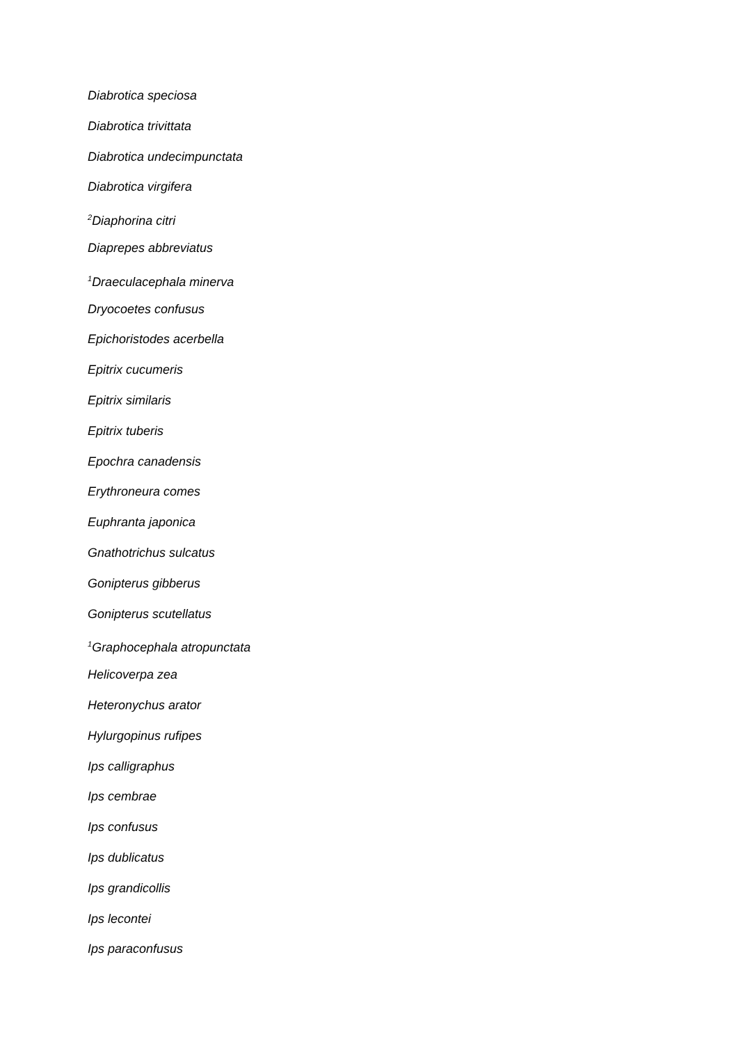Diabrotica speciosa
Diabrotica trivittata
Diabrotica undecimpunctata
Diabrotica virgifera
<sup>2</sup> Diaphorina citri
Diaprepes abbreviatus
<sup>1</sup> Draeculacephala minerva
Dryocoetes confusus
Epichoristodes acerbella
Epitrix cucumeris
Epitrix similaris
Epitrix tuberis
Epochra canadensis
Erythroneura comes
Euphranta japonica
Gnathotrichus sulcatus
Gonipterus gibberus
Gonipterus scutellatus
<sup>1</sup> Graphocephala atropunctata
Helicoverpa zea
Heteronychus arator
Hylurgopinus rufipes
Ips calligraphus
Ips cembrae
Ips confusus
Ips dublicatus
Ips grandicollis
Ips lecontei
Ips paraconfusus